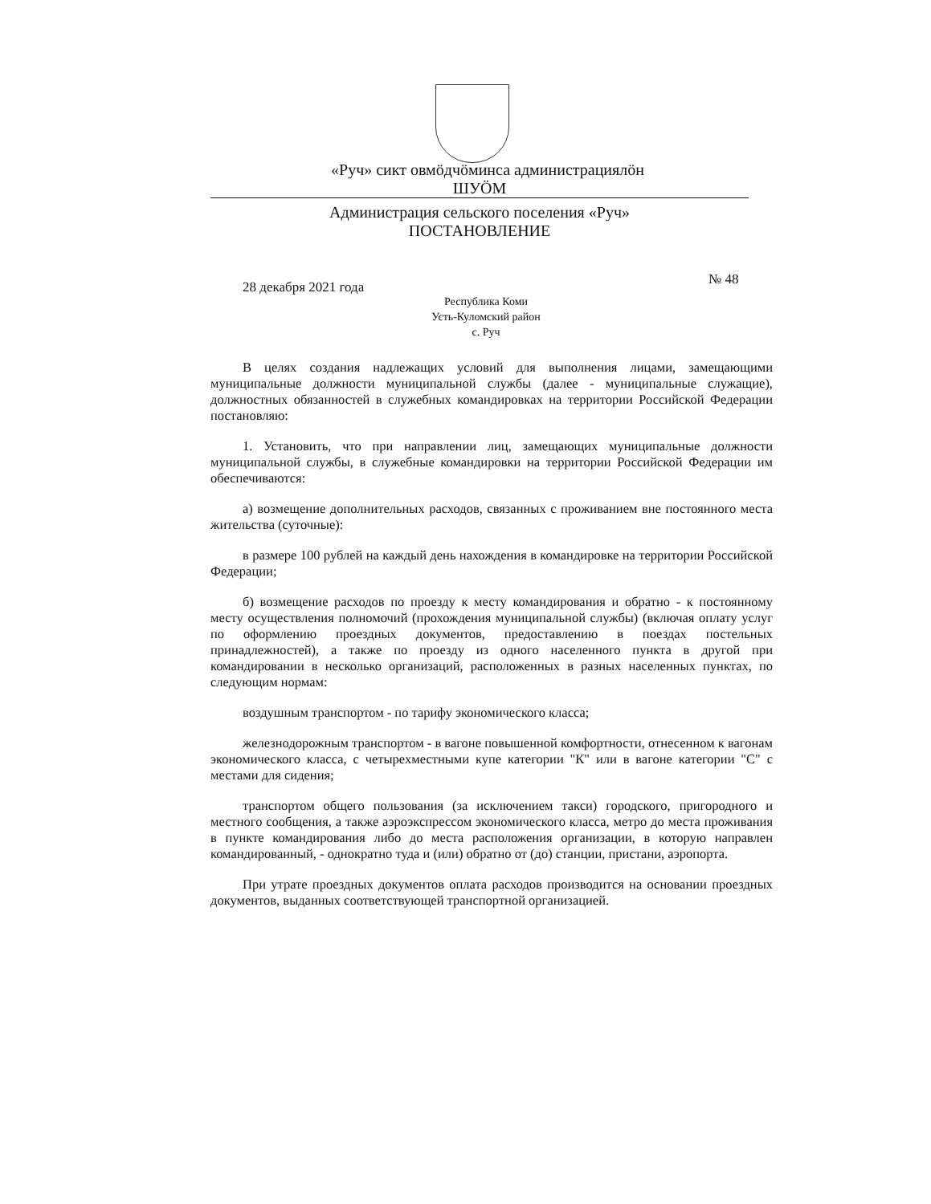«Руч» сикт овмӧдчӧминса администрациялӧн
ШУӦМ
Администрация сельского поселения «Руч»
ПОСТАНОВЛЕНИЕ
№ 48
28 декабря 2021 года
Республика Коми
Усть-Куломский район
с. Руч
В целях создания надлежащих условий для выполнения лицами, замещающими муниципальные должности муниципальной службы (далее - муниципальные служащие), должностных обязанностей в служебных командировках на территории Российской Федерации постановляю:
1. Установить, что при направлении лиц, замещающих муниципальные должности муниципальной службы, в служебные командировки на территории Российской Федерации им обеспечиваются:
а) возмещение дополнительных расходов, связанных с проживанием вне постоянного места жительства (суточные):
в размере 100 рублей на каждый день нахождения в командировке на территории Российской Федерации;
б) возмещение расходов по проезду к месту командирования и обратно - к постоянному месту осуществления полномочий (прохождения муниципальной службы) (включая оплату услуг по оформлению проездных документов, предоставлению в поездах постельных принадлежностей), а также по проезду из одного населенного пункта в другой при командировании в несколько организаций, расположенных в разных населенных пунктах, по следующим нормам:
воздушным транспортом - по тарифу экономического класса;
железнодорожным транспортом - в вагоне повышенной комфортности, отнесенном к вагонам экономического класса, с четырехместными купе категории "К" или в вагоне категории "С" с местами для сидения;
транспортом общего пользования (за исключением такси) городского, пригородного и местного сообщения, а также аэроэкспрессом экономического класса, метро до места проживания в пункте командирования либо до места расположения организации, в которую направлен командированный, - однократно туда и (или) обратно от (до) станции, пристани, аэропорта.
При утрате проездных документов оплата расходов производится на основании проездных документов, выданных соответствующей транспортной организацией.